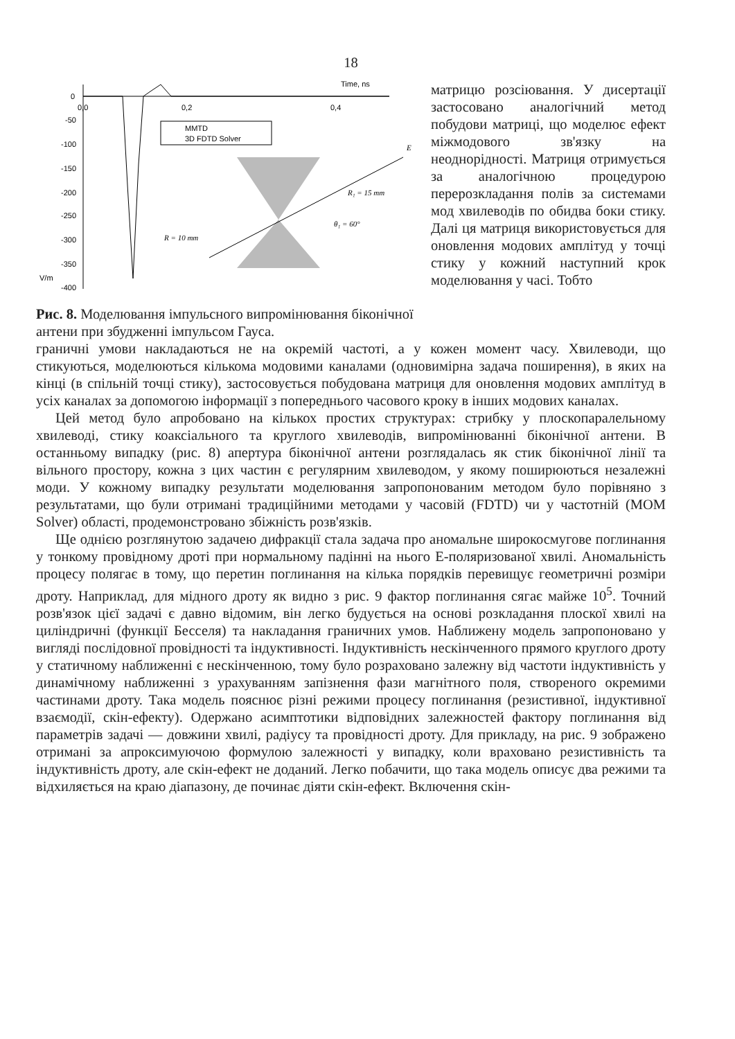18
Time, ns
0
-50
-100
-150
-200
-250
-300
-350
-400
V/m
0,0
0,2
0,4
MMTD
3D FDTD Solver
E
R₁ = 15 mm
θ₁ = 60°
R = 10 mm
Рис. 8. Моделювання імпульсного випромінювання біконічної антени при збудженні імпульсом Гауса.
матрицю розсіювання. У дисертації застосовано аналогічний метод побудови матриці, що моделює ефект міжмодового зв'язку на неоднорідності. Матриця отримується за аналогічною процедурою перерозкладання полів за системами мод хвилеводів по обидва боки стику. Далі ця матриця використовується для оновлення модових амплітуд у точці стику у кожний наступний крок моделювання у часі. Тобто
граничні умови накладаються не на окремій частоті, а у кожен момент часу. Хвилеводи, що стикуються, моделюються кількома модовими каналами (одновимірна задача поширення), в яких на кінці (в спільній точці стику), застосовується побудована матриця для оновлення модових амплітуд в усіх каналах за допомогою інформації з попереднього часового кроку в інших модових каналах.
Цей метод було апробовано на кількох простих структурах: стрибку у плоскопаралельному хвилеводі, стику коаксіального та круглого хвилеводів, випромінюванні біконічної антени. В останньому випадку (рис. 8) апертура біконічної антени розглядалась як стик біконічної лінії та вільного простору, кожна з цих частин є регулярним хвилеводом, у якому поширюються незалежні моди. У кожному випадку результати моделювання запропонованим методом було порівняно з результатами, що були отримані традиційними методами у часовій (FDTD) чи у частотній (MOM Solver) області, продемонстровано збіжність розв'язків.
Ще однією розглянутою задачею дифракції стала задача про аномальне широкосмугове поглинання у тонкому провідному дроті при нормальному падінні на нього Е-поляризованої хвилі. Аномальність процесу полягає в тому, що перетин поглинання на кілька порядків перевищує геометричні розміри дроту. Наприклад, для мідного дроту як видно з рис. 9 фактор поглинання сягає майже 10<sup>5</sup>. Точний розв'язок цієї задачі є давно відомим, він легко будується на основі розкладання плоскої хвилі на циліндричні (функції Бесселя) та накладання граничних умов. Наближену модель запропоновано у вигляді послідовної провідності та індуктивності. Індуктивність нескінченного прямого круглого дроту у статичному наближенні є нескінченною, тому було розраховано залежну від частоти індуктивність у динамічному наближенні з урахуванням запізнення фази магнітного поля, створеного окремими частинами дроту. Така модель пояснює різні режими процесу поглинання (резистивної, індуктивної взаємодії, скін-ефекту). Одержано асимптотики відповідних залежностей фактору поглинання від параметрів задачі — довжини хвилі, радіусу та провідності дроту. Для прикладу, на рис. 9 зображено отримані за апроксимуючою формулою залежності у випадку, коли враховано резистивність та індуктивність дроту, але скін-ефект не доданий. Легко побачити, що така модель описує два режими та відхиляється на краю діапазону, де починає діяти скін-ефект. Включення скін-